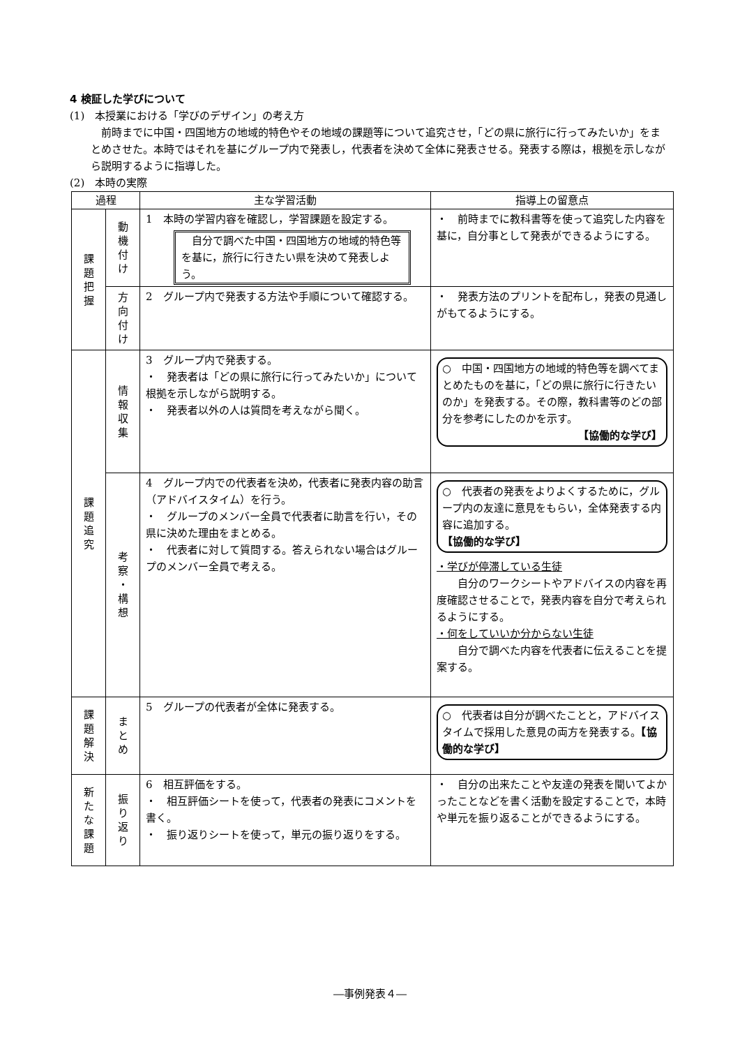4 検証した学びについて
(1)　本授業における「学びのデザイン」の考え方
前時までに中国・四国地方の地域的特色やその地域の課題等について追究させ，「どの県に旅行に行ってみたいか」をまとめさせた。本時ではそれを基にグループ内で発表し，代表者を決めて全体に発表させる。発表する際は，根拠を示しながら説明するように指導した。
(2)　本時の実際
| 過程 | | 主な学習活動 | 指導上の留意点 |
| --- | --- | --- | --- |
| 課 題 把 握 | 動 機 付 け | 1 本時の学習内容を確認し，学習課題を設定する。 自分で調べた中国・四国地方の地域的特色等を基に，旅行に行きたい県を決めて発表しよう。 | ・ 前時までに教科書等を使って追究した内容を基に，自分事として発表ができるようにする。 |
| | 方 向 付 け | 2 グループ内で発表する方法や手順について確認する。 | ・ 発表方法のプリントを配布し，発表の見通しがもてるようにする。 |
| 課 題 追 究 | 情 報 収 集 | 3 グループ内で発表する。 ・ 発表者は「どの県に旅行に行ってみたいか」について根拠を示しながら説明する。 ・ 発表者以外の人は質問を考えながら聞く。 | ○ 中国・四国地方の地域的特色等を調べてまとめたものを基に，「どの県に旅行に行きたいのか」を発表する。その際，教科書等のどの部分を参考にしたのかを示す。 【協働的な学び】 |
| | 考 察 ・ 構 想 | 4 グループ内での代表者を決め，代表者に発表内容の助言（アドバイスタイム）を行う。 ・ グループのメンバー全員で代表者に助言を行い，その県に決めた理由をまとめる。 ・ 代表者に対して質問する。答えられない場合はグループのメンバー全員で考える。 | ○ 代表者の発表をよりよくするために，グループ内の友達に意見をもらい，全体発表する内容に追加する。 【協働的な学び】 ・学びが停滞している生徒 自分のワークシートやアドバイスの内容を再度確認させることで，発表内容を自分で考えられるようにする。 ・何をしていいか分からない生徒 自分で調べた内容を代表者に伝えることを提案する。 |
| 課 題 解 決 | ま と め | 5 グループの代表者が全体に発表する。 | ○ 代表者は自分が調べたことと，アドバイスタイムで採用した意見の両方を発表する。 【協働的な学び】 |
| 新 た な 課 題 | 振 り 返 り | 6 相互評価をする。 ・ 相互評価シートを使って，代表者の発表にコメントを書く。 ・ 振り返りシートを使って，単元の振り返りをする。 | ・ 自分の出来たことや友達の発表を聞いてよかったことなどを書く活動を設定することで，本時や単元を振り返ることができるようにする。 |
―事例発表４―